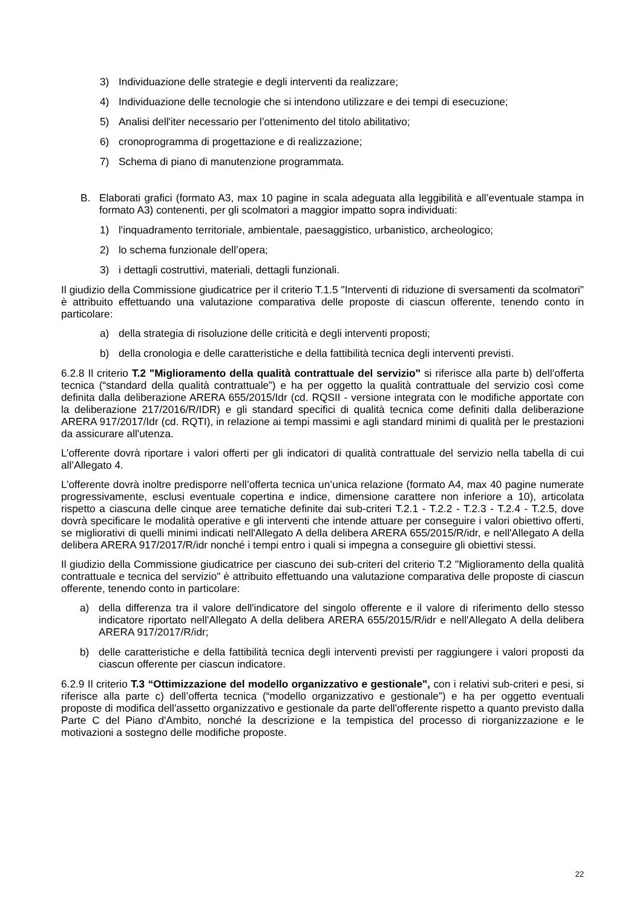3) Individuazione delle strategie e degli interventi da realizzare;
4) Individuazione delle tecnologie che si intendono utilizzare e dei tempi di esecuzione;
5) Analisi dell'iter necessario per l’ottenimento del titolo abilitativo;
6) cronoprogramma di progettazione e di realizzazione;
7) Schema di piano di manutenzione programmata.
B. Elaborati grafici (formato A3, max 10 pagine in scala adeguata alla leggibilità e all’eventuale stampa in formato A3) contenenti, per gli scolmatori a maggior impatto sopra individuati:
1) l'inquadramento territoriale, ambientale, paesaggistico, urbanistico, archeologico;
2) lo schema funzionale dell’opera;
3) i dettagli costruttivi, materiali, dettagli funzionali.
Il giudizio della Commissione giudicatrice per il criterio T.1.5 "Interventi di riduzione di sversamenti da scolmatori" è attribuito effettuando una valutazione comparativa delle proposte di ciascun offerente, tenendo conto in particolare:
a) della strategia di risoluzione delle criticità e degli interventi proposti;
b) della cronologia e delle caratteristiche e della fattibilità tecnica degli interventi previsti.
6.2.8 Il criterio T.2 "Miglioramento della qualità contrattuale del servizio" si riferisce alla parte b) dell’offerta tecnica (“standard della qualità contrattuale”) e ha per oggetto la qualità contrattuale del servizio così come definita dalla deliberazione ARERA 655/2015/Idr (cd. RQSII - versione integrata con le modifiche apportate con la deliberazione 217/2016/R/IDR) e gli standard specifici di qualità tecnica come definiti dalla deliberazione ARERA 917/2017/Idr (cd. RQTI), in relazione ai tempi massimi e agli standard minimi di qualità per le prestazioni da assicurare all'utenza.
L’offerente dovrà riportare i valori offerti per gli indicatori di qualità contrattuale del servizio nella tabella di cui all’Allegato 4.
L’offerente dovrà inoltre predisporre nell’offerta tecnica un’unica relazione (formato A4, max 40 pagine numerate progressivamente, esclusi eventuale copertina e indice, dimensione carattere non inferiore a 10), articolata rispetto a ciascuna delle cinque aree tematiche definite dai sub-criteri T.2.1 - T.2.2 - T.2.3 - T.2.4 - T.2.5, dove dovrà specificare le modalità operative e gli interventi che intende attuare per conseguire i valori obiettivo offerti, se migliorativi di quelli minimi indicati nell'Allegato A della delibera ARERA 655/2015/R/idr, e nell'Allegato A della delibera ARERA 917/2017/R/idr nonché i tempi entro i quali si impegna a conseguire gli obiettivi stessi.
Il giudizio della Commissione giudicatrice per ciascuno dei sub-criteri del criterio T.2 "Miglioramento della qualità contrattuale e tecnica del servizio" è attribuito effettuando una valutazione comparativa delle proposte di ciascun offerente, tenendo conto in particolare:
a) della differenza tra il valore dell'indicatore del singolo offerente e il valore di riferimento dello stesso indicatore riportato nell'Allegato A della delibera ARERA 655/2015/R/idr e nell'Allegato A della delibera ARERA 917/2017/R/idr;
b) delle caratteristiche e della fattibilità tecnica degli interventi previsti per raggiungere i valori proposti da ciascun offerente per ciascun indicatore.
6.2.9 Il criterio T.3 “Ottimizzazione del modello organizzativo e gestionale", con i relativi sub-criteri e pesi, si riferisce alla parte c) dell’offerta tecnica (“modello organizzativo e gestionale”) e ha per oggetto eventuali proposte di modifica dell'assetto organizzativo e gestionale da parte dell'offerente rispetto a quanto previsto dalla Parte C del Piano d'Ambito, nonché la descrizione e la tempistica del processo di riorganizzazione e le motivazioni a sostegno delle modifiche proposte.
22